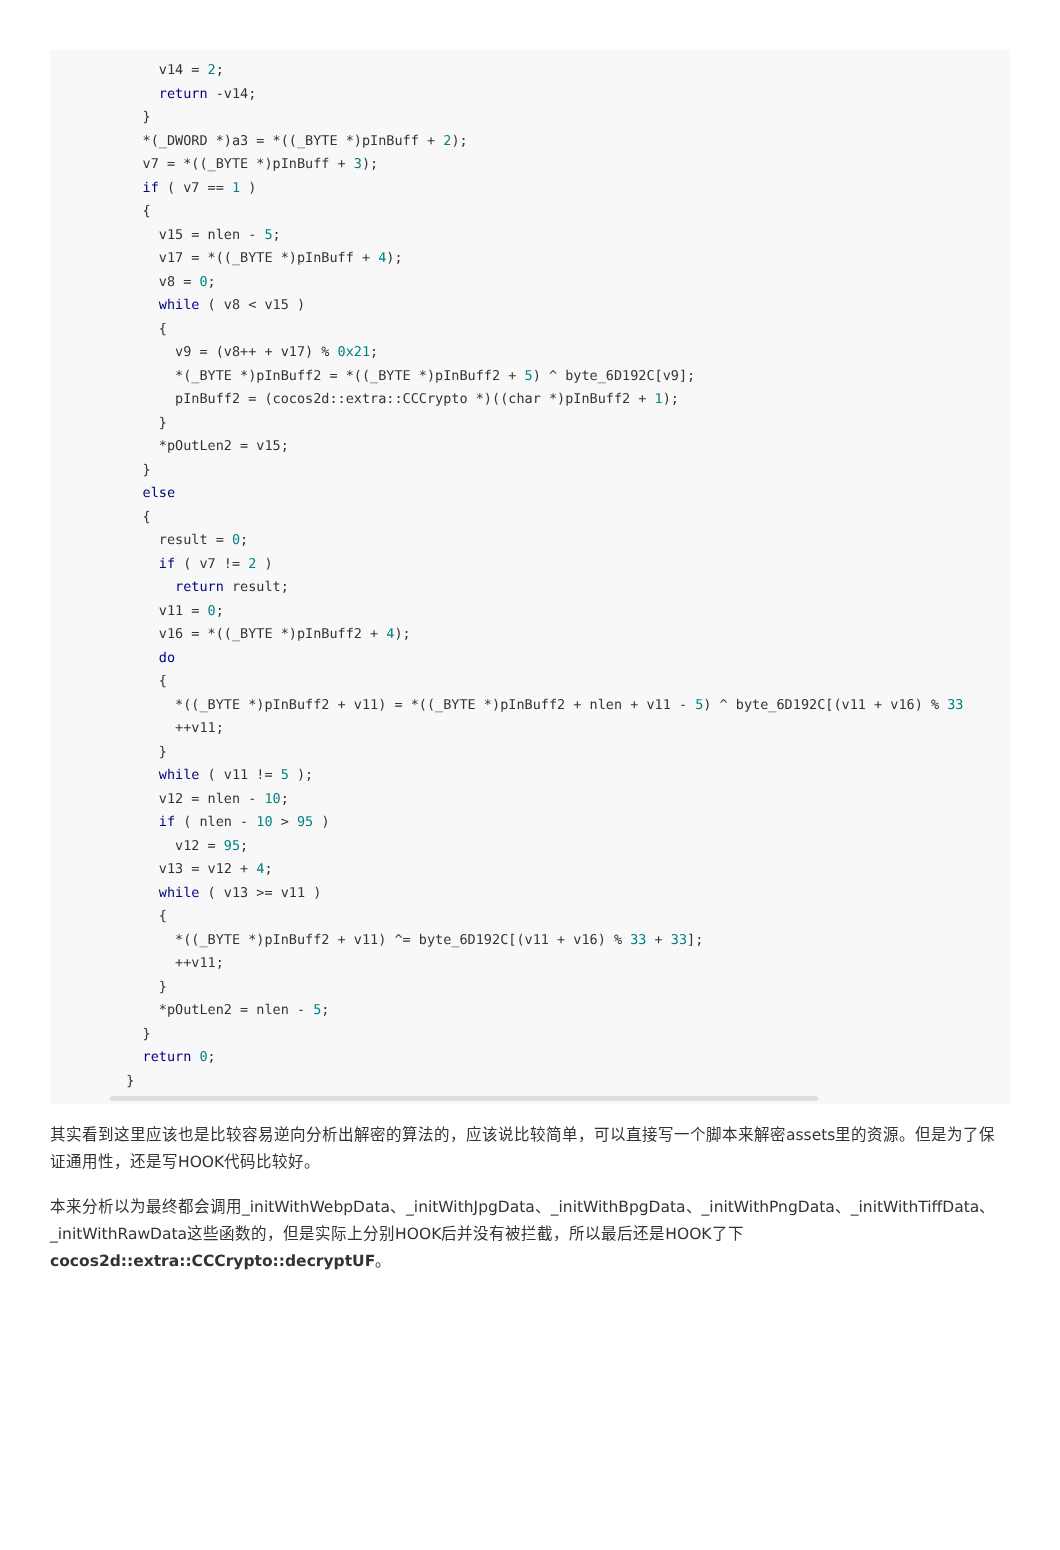v14 = 2;
      return -v14;
    }
    *(_DWORD *)a3 = *((_BYTE *)pInBuff + 2);
    v7 = *((_BYTE *)pInBuff + 3);
    if ( v7 == 1 )
    {
      v15 = nlen - 5;
      v17 = *((_BYTE *)pInBuff + 4);
      v8 = 0;
      while ( v8 < v15 )
      {
        v9 = (v8++ + v17) % 0x21;
        *(_BYTE *)pInBuff2 = *((_BYTE *)pInBuff2 + 5) ^ byte_6D192C[v9];
        pInBuff2 = (cocos2d::extra::CCCrypto *)((char *)pInBuff2 + 1);
      }
      *pOutLen2 = v15;
    }
    else
    {
      result = 0;
      if ( v7 != 2 )
        return result;
      v11 = 0;
      v16 = *((_BYTE *)pInBuff2 + 4);
      do
      {
        *((_BYTE *)pInBuff2 + v11) = *((_BYTE *)pInBuff2 + nlen + v11 - 5) ^ byte_6D192C[(v11 + v16) % 33
        ++v11;
      }
      while ( v11 != 5 );
      v12 = nlen - 10;
      if ( nlen - 10 > 95 )
        v12 = 95;
      v13 = v12 + 4;
      while ( v13 >= v11 )
      {
        *((_BYTE *)pInBuff2 + v11) ^= byte_6D192C[(v11 + v16) % 33 + 33];
        ++v11;
      }
      *pOutLen2 = nlen - 5;
    }
    return 0;
  }
其实看到这里应该也是比较容易逆向分析出解密的算法的，应该说比较简单，可以直接写一个脚本来解密assets里的资源。但是为了保证通用性，还是写HOOK代码比较好。
本来分析以为最终都会调用_initWithWebpData、_initWithJpgData、_initWithBpgData、_initWithPngData、_initWithTiffData、_initWithRawData这些函数的，但是实际上分别HOOK后并没有被拦截，所以最后还是HOOK了下cocos2d::extra::CCCrypto::decryptUF。